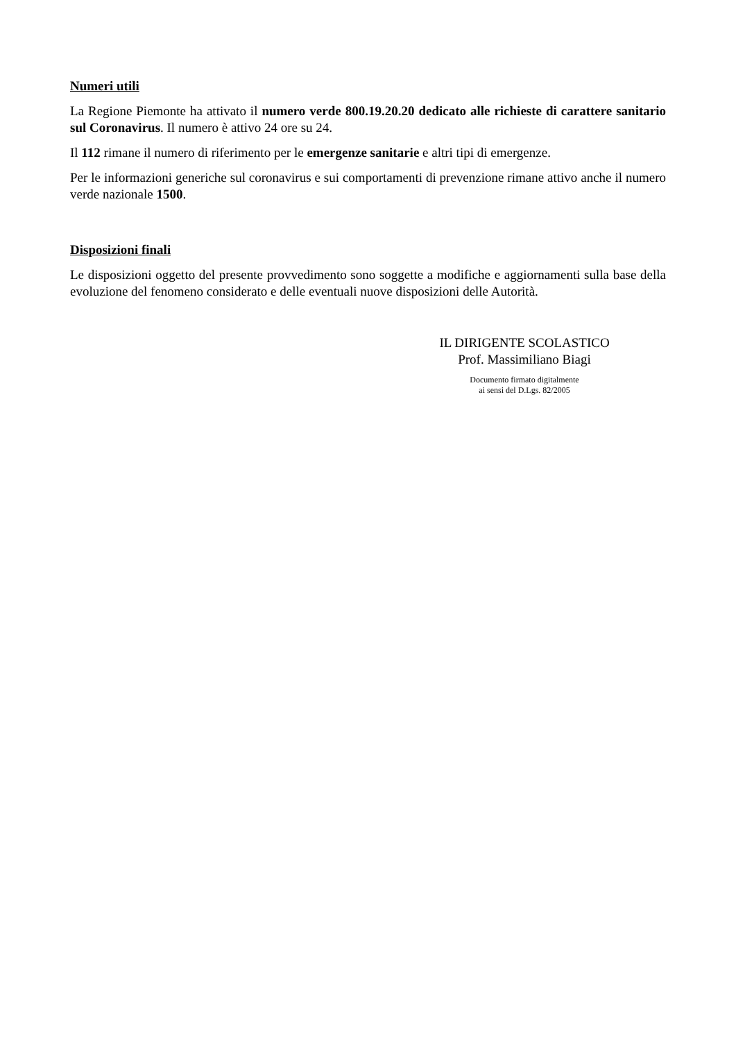Numeri utili
La Regione Piemonte ha attivato il numero verde 800.19.20.20 dedicato alle richieste di carattere sanitario sul Coronavirus. Il numero è attivo 24 ore su 24.
Il 112 rimane il numero di riferimento per le emergenze sanitarie e altri tipi di emergenze.
Per le informazioni generiche sul coronavirus e sui comportamenti di prevenzione rimane attivo anche il numero verde nazionale 1500.
Disposizioni finali
Le disposizioni oggetto del presente provvedimento sono soggette a modifiche e aggiornamenti sulla base della evoluzione del fenomeno considerato e delle eventuali nuove disposizioni delle Autorità.
IL DIRIGENTE SCOLASTICO
Prof. Massimiliano Biagi
Documento firmato digitalmente
ai sensi del D.Lgs. 82/2005